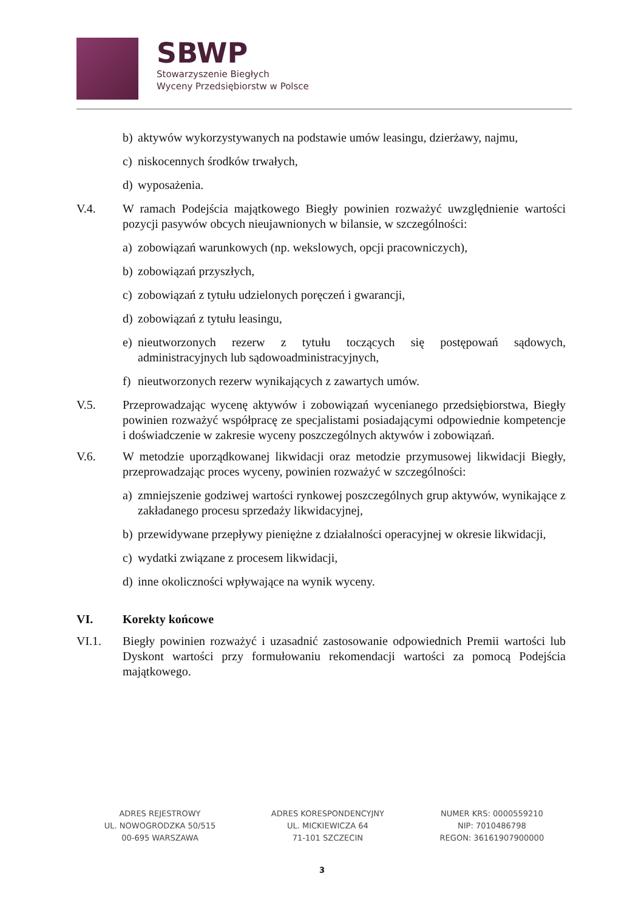SBWP
Stowarzyszenie Biegłych
Wyceny Przedsiębiorstw w Polsce
b) aktywów wykorzystywanych na podstawie umów leasingu, dzierżawy, najmu,
c) niskocennych środków trwałych,
d) wyposażenia.
V.4. W ramach Podejścia majątkowego Biegły powinien rozważyć uwzględnienie wartości pozycji pasywów obcych nieujawnionych w bilansie, w szczególności:
a) zobowiązań warunkowych (np. wekslowych, opcji pracowniczych),
b) zobowiązań przyszłych,
c) zobowiązań z tytułu udzielonych poręczeń i gwarancji,
d) zobowiązań z tytułu leasingu,
e) nieutworzonych rezerw z tytułu toczących się postępowań sądowych, administracyjnych lub sądowoadministracyjnych,
f) nieutworzonych rezerw wynikających z zawartych umów.
V.5. Przeprowadzając wycenę aktywów i zobowiązań wycenianego przedsiębiorstwa, Biegły powinien rozważyć współpracę ze specjalistami posiadającymi odpowiednie kompetencje i doświadczenie w zakresie wyceny poszczególnych aktywów i zobowiązań.
V.6. W metodzie uporządkowanej likwidacji oraz metodzie przymusowej likwidacji Biegły, przeprowadzając proces wyceny, powinien rozważyć w szczególności:
a) zmniejszenie godziwej wartości rynkowej poszczególnych grup aktywów, wynikające z zakładanego procesu sprzedaży likwidacyjnej,
b) przewidywane przepływy pieniężne z działalności operacyjnej w okresie likwidacji,
c) wydatki związane z procesem likwidacji,
d) inne okoliczności wpływające na wynik wyceny.
VI. Korekty końcowe
VI.1. Biegły powinien rozważyć i uzasadnić zastosowanie odpowiednich Premii wartości lub Dyskont wartości przy formułowaniu rekomendacji wartości za pomocą Podejścia majątkowego.
ADRES REJESTROWY
UL. NOWOGRODZKA 50/515
00-695 WARSZAWA
ADRES KORESPONDENCYJNY
UL. MICKIEWICZA 64
71-101 SZCZECIN
NUMER KRS: 0000559210
NIP: 7010486798
REGON: 36161907900000
3